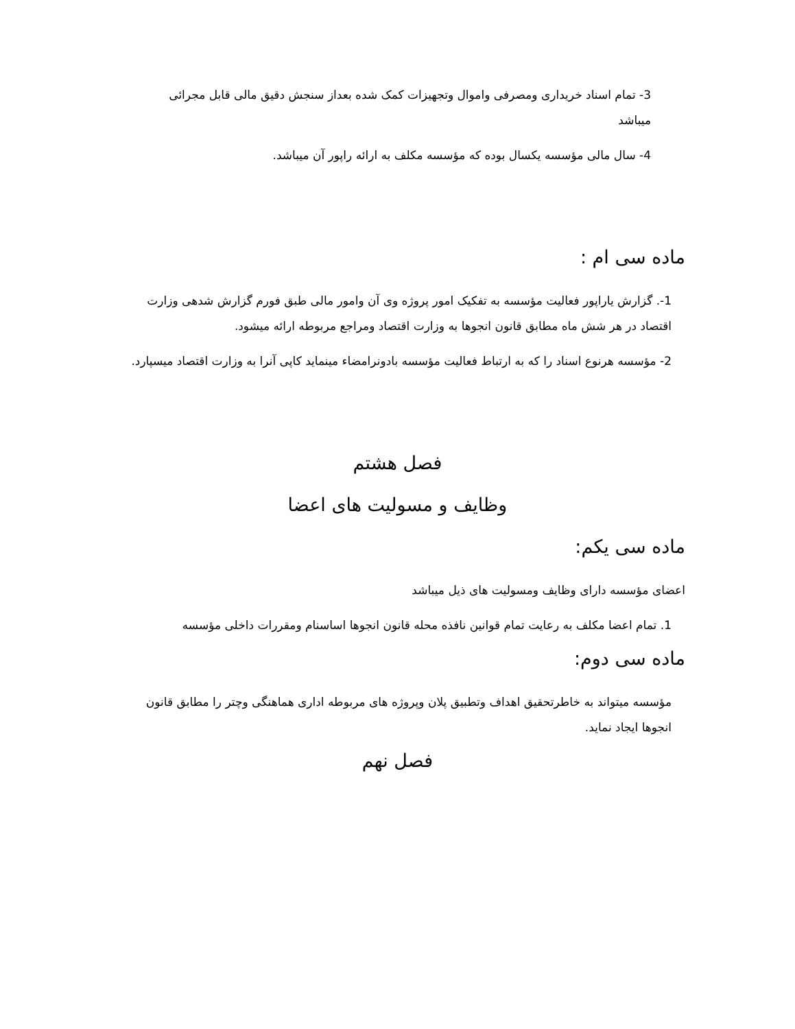3- تمام اسناد خریداری ومصرفی واموال وتجهیزات کمک شده بعداز سنجش دقیق مالی قابل مجرائی میباشد
4- سال مالی مؤسسه یکسال بوده که مؤسسه مکلف به ارائه راپور آن میباشد.
ماده سی ام :
1-. گزارش یاراپور فعالیت مؤسسه به تفکیک امور پروژه وی آن وامور مالی طبق فورم گزارش شدهی وزارت اقتصاد در هر شش ماه مطابق قانون انجوها به وزارت اقتصاد ومراجع مربوطه ارائه میشود.
2- مؤسسه هرنوع اسناد را که به ارتباط فعالیت مؤسسه بادونرامضاء مینماید کاپی آنرا به وزارت اقتصاد میسپارد.
فصل هشتم
وظایف و مسولیت های اعضا
ماده سی یکم:
اعضای مؤسسه دارای وظایف ومسولیت های ذیل میباشد
1. تمام اعضا مکلف به رعایت تمام قوانین نافذه محله قانون انجوها اساسنام ومقررات داخلی مؤسسه
ماده سی دوم:
مؤسسه میتواند به خاطرتحقیق اهداف وتطبیق پلان وپروژه های مربوطه اداری هماهنگی وچتر را مطابق قانون انجوها ایجاد نماید.
فصل نهم